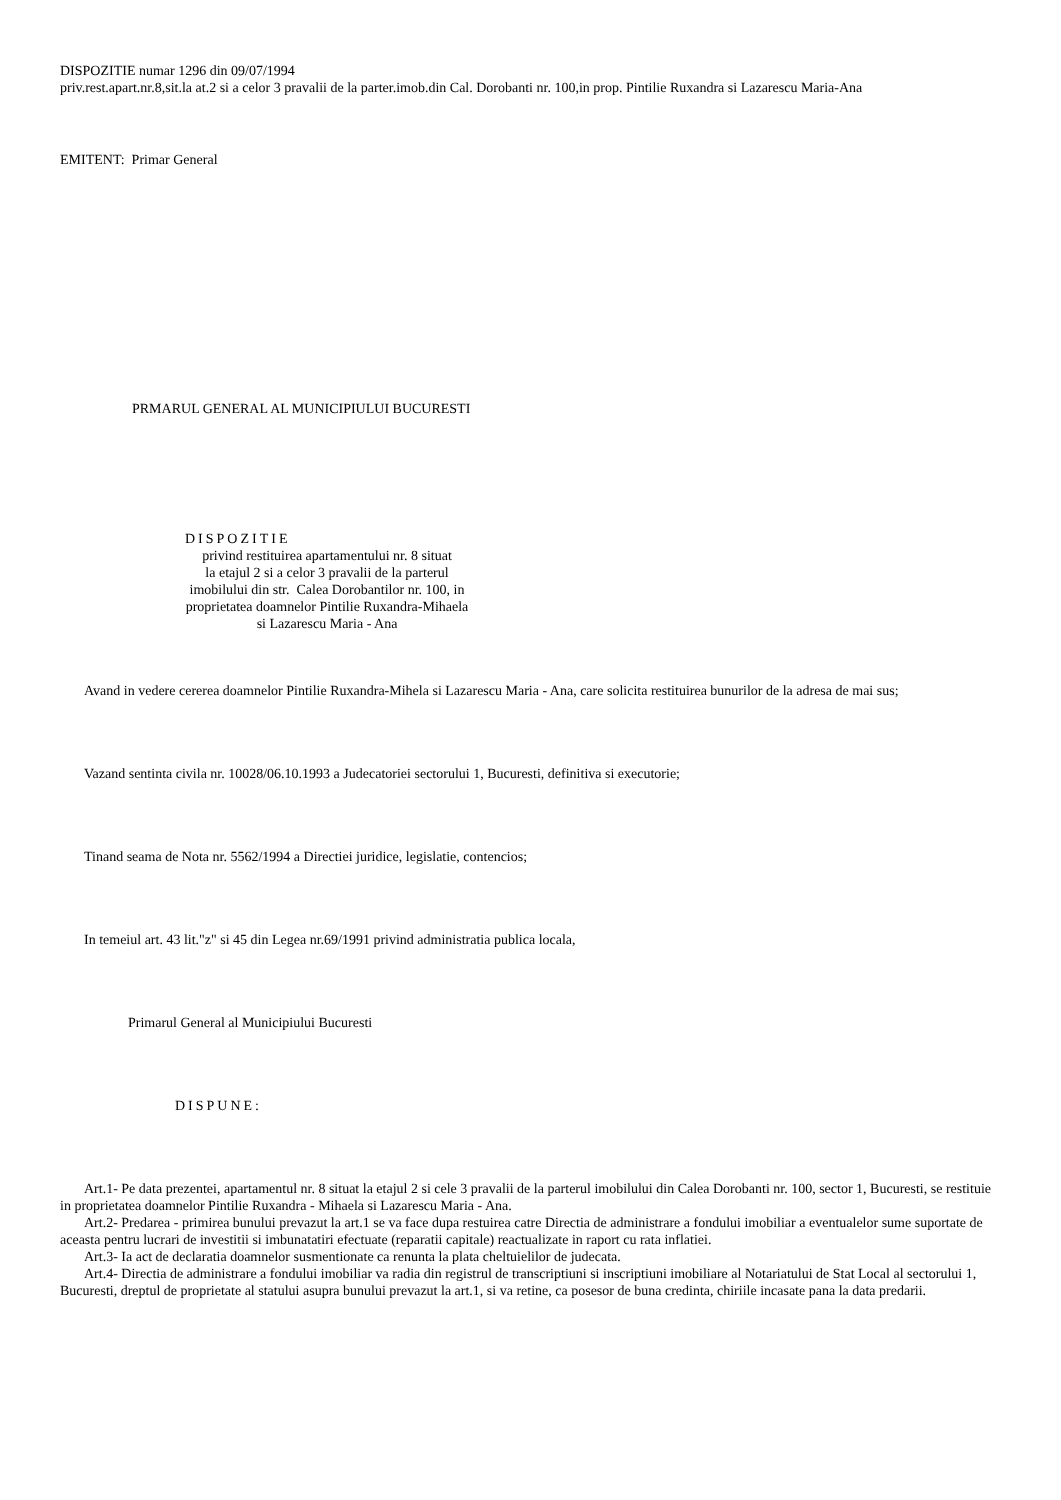DISPOZITIE numar 1296 din 09/07/1994
priv.rest.apart.nr.8,sit.la at.2 si a celor 3 pravalii de la parter.imob.din Cal. Dorobanti nr. 100,in prop. Pintilie Ruxandra si Lazarescu Maria-Ana
EMITENT: Primar General
PRMARUL GENERAL AL MUNICIPIULUI BUCURESTI
DISPOZITIE
privind restituirea apartamentului nr. 8 situat
la etajul 2 si a celor 3 pravalii de la parterul
imobilului din str. Calea Dorobantilor nr. 100, in
proprietatea doamnelor Pintilie Ruxandra-Mihaela
si Lazarescu Maria - Ana
Avand in vedere cererea doamnelor Pintilie Ruxandra-Mihela si Lazarescu Maria - Ana, care solicita restituirea bunurilor de la adresa de mai sus;
Vazand sentinta civila nr. 10028/06.10.1993 a Judecatoriei sectorului 1, Bucuresti, definitiva si executorie;
Tinand seama de Nota nr. 5562/1994 a Directiei juridice, legislatie, contencios;
In temeiul art. 43 lit."z" si 45 din Legea nr.69/1991 privind administratia publica locala,
Primarul General al Municipiului Bucuresti
DISPUNE:
Art.1- Pe data prezentei, apartamentul nr. 8 situat la etajul 2 si cele 3 pravalii de la parterul imobilului din Calea Dorobanti nr. 100, sector 1, Bucuresti, se restituie in proprietatea doamnelor Pintilie Ruxandra - Mihaela si Lazarescu Maria - Ana.
Art.2- Predarea - primirea bunului prevazut la art.1 se va face dupa restuirea catre Directia de administrare a fondului imobiliar a eventualelor sume suportate de aceasta pentru lucrari de investitii si imbunatatiri efectuate (reparatii capitale) reactualizate in raport cu rata inflatiei.
Art.3- Ia act de declaratia doamnelor susmentionate ca renunta la plata cheltuielilor de judecata.
Art.4- Directia de administrare a fondului imobiliar va radia din registrul de transcriptiuni si inscriptiuni imobiliare al Notariatului de Stat Local al sectorului 1, Bucuresti, dreptul de proprietate al statului asupra bunului prevazut la art.1, si va retine, ca posesor de buna credinta, chiriile incasate pana la data predarii.